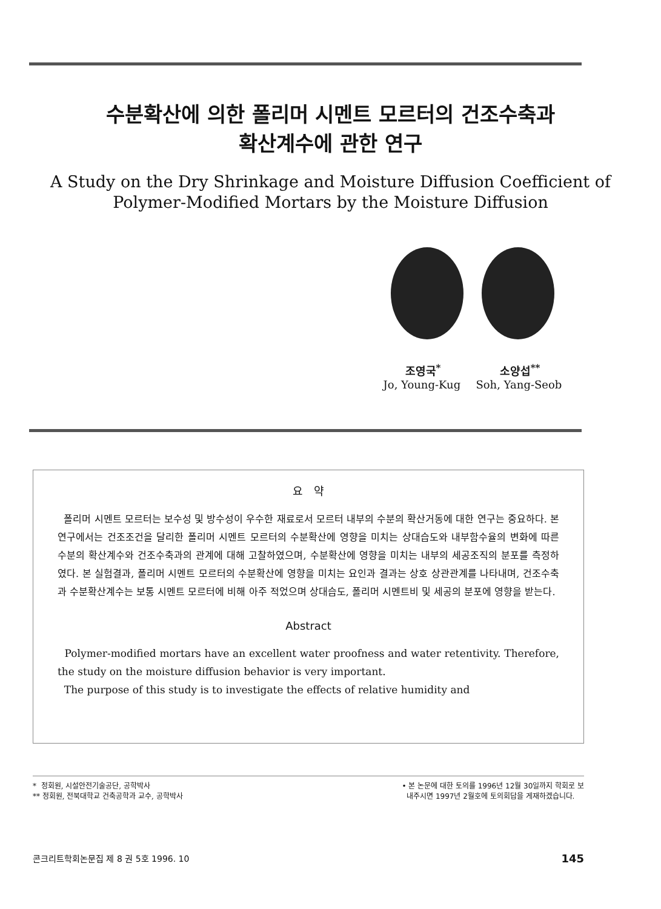수분확산에 의한 폴리머 시멘트 모르터의 건조수축과
확산계수에 관한 연구
A Study on the Dry Shrinkage and Moisture Diffusion Coefficient of
Polymer-Modified Mortars by the Moisture Diffusion
조영국<sup>*</sup> 소양섭<sup>**</sup>
Jo, Young-Kug Soh, Yang-Seob
요 약
폴리머 시멘트 모르터는 보수성 및 방수성이 우수한 재료로서 모르터 내부의 수분의 확산거동에 대한 연구는 중요하다. 본 연구에서는 건조조건을 달리한 폴리머 시멘트 모르터의 수분확산에 영향을 미치는 상대습도와 내부함수율의 변화에 따른 수분의 확산계수와 건조수축과의 관계에 대해 고찰하였으며, 수분확산에 영향을 미치는 내부의 세공조직의 분포를 측정하였다. 본 실험결과, 폴리머 시멘트 모르터의 수분확산에 영향을 미치는 요인과 결과는 상호 상관관계를 나타내며, 건조수축과 수분확산계수는 보통 시멘트 모르터에 비해 아주 적었으며 상대습도, 폴리머 시멘트비 및 세공의 분포에 영향을 받는다.
Abstract
Polymer-modified mortars have an excellent water proofness and water retentivity. Therefore, the study on the moisture diffusion behavior is very important.
The purpose of this study is to investigate the effects of relative humidity and
* 정회원, 시설안전기술공단, 공학박사
** 정회원, 전북대학교 건축공학과 교수, 공학박사
• 본 논문에 대한 토의를 1996년 12월 30일까지 학회로 보
내주시면 1997년 2월호에 토의회답을 게재하겠습니다.
콘크리트학회논문집 제 8 권 5호 1996. 10 145